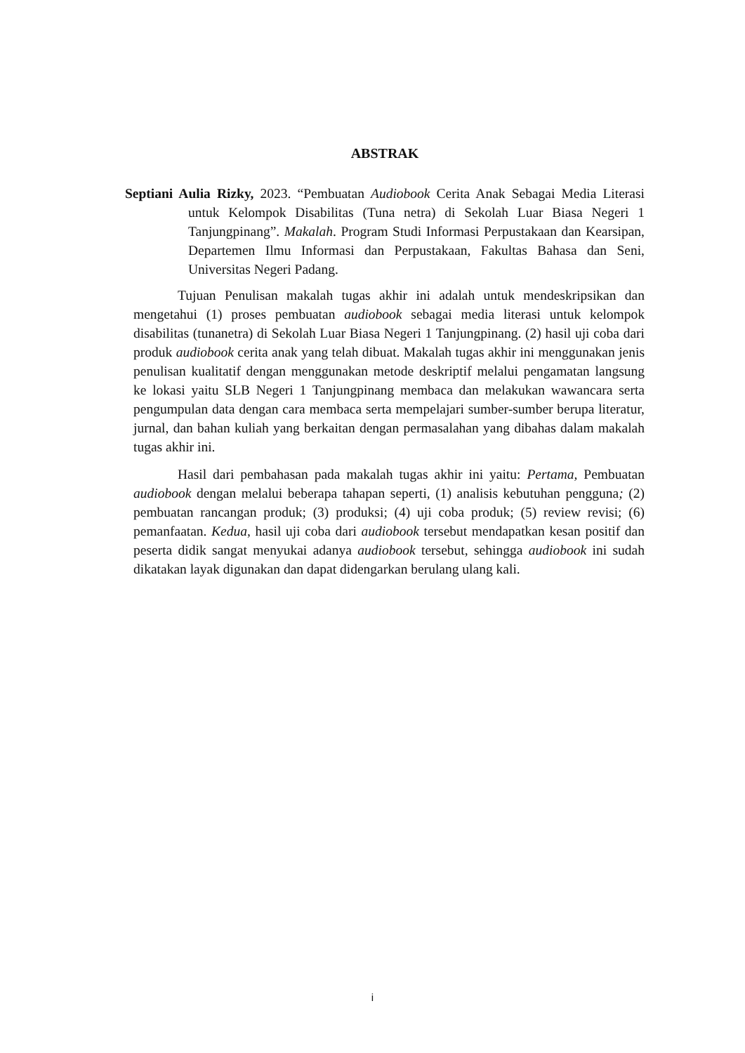ABSTRAK
Septiani Aulia Rizky, 2023. “Pembuatan Audiobook Cerita Anak Sebagai Media Literasi untuk Kelompok Disabilitas (Tuna netra) di Sekolah Luar Biasa Negeri 1 Tanjungpinang”. Makalah. Program Studi Informasi Perpustakaan dan Kearsipan, Departemen Ilmu Informasi dan Perpustakaan, Fakultas Bahasa dan Seni, Universitas Negeri Padang.
Tujuan Penulisan makalah tugas akhir ini adalah untuk mendeskripsikan dan mengetahui (1) proses pembuatan audiobook sebagai media literasi untuk kelompok disabilitas (tunanetra) di Sekolah Luar Biasa Negeri 1 Tanjungpinang. (2) hasil uji coba dari produk audiobook cerita anak yang telah dibuat. Makalah tugas akhir ini menggunakan jenis penulisan kualitatif dengan menggunakan metode deskriptif melalui pengamatan langsung ke lokasi yaitu SLB Negeri 1 Tanjungpinang membaca dan melakukan wawancara serta pengumpulan data dengan cara membaca serta mempelajari sumber-sumber berupa literatur, jurnal, dan bahan kuliah yang berkaitan dengan permasalahan yang dibahas dalam makalah tugas akhir ini.
Hasil dari pembahasan pada makalah tugas akhir ini yaitu: Pertama, Pembuatan audiobook dengan melalui beberapa tahapan seperti, (1) analisis kebutuhan pengguna; (2) pembuatan rancangan produk; (3) produksi; (4) uji coba produk; (5) review revisi; (6) pemanfaatan. Kedua, hasil uji coba dari audiobook tersebut mendapatkan kesan positif dan peserta didik sangat menyukai adanya audiobook tersebut, sehingga audiobook ini sudah dikatakan layak digunakan dan dapat didengarkan berulang ulang kali.
i